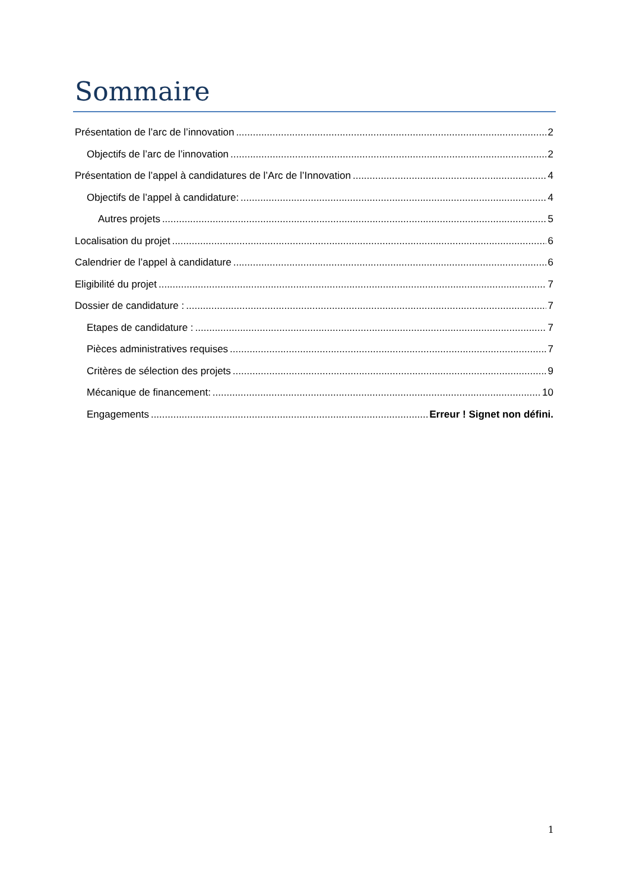Sommaire
Présentation de l’arc de l’innovation 2
Objectifs de l’arc de l’innovation 2
Présentation de l’appel à candidatures de l’Arc de l’Innovation 4
Objectifs de l’appel à candidature: 4
Autres projets 5
Localisation du projet 6
Calendrier de l’appel à candidature 6
Eligibilité du projet 7
Dossier de candidature : 7
Etapes de candidature : 7
Pièces administratives requises 7
Critères de sélection des projets 9
Mécanique de financement: 10
Engagements Erreur ! Signet non défini.
1